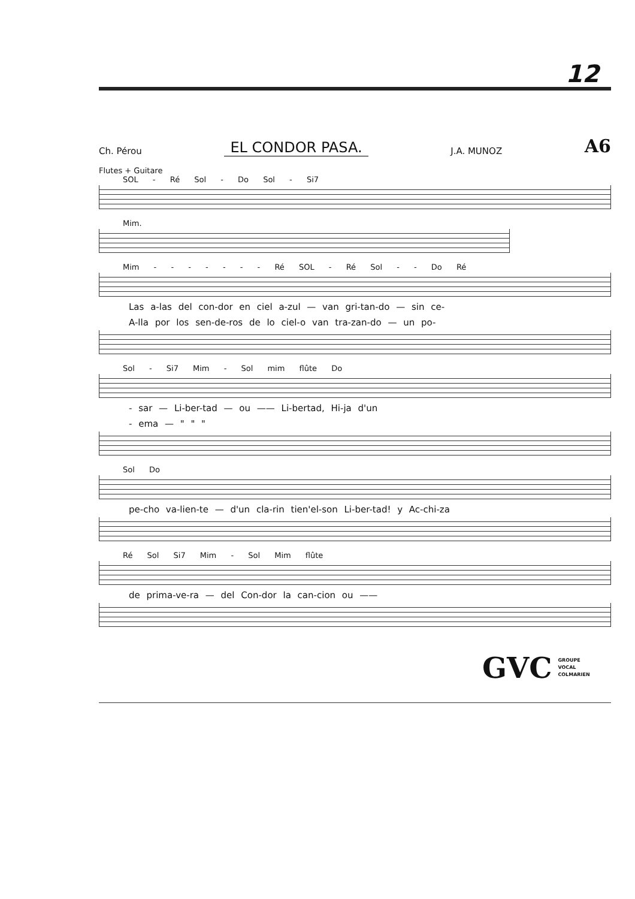12
Ch. Pérou EL CONDOR PASA. J.A. MUNOZ A6
Flutes + Guitare
SOL - Ré Sol - Do Sol - Si7
Mim.
Mim - - - - - - - Ré SOL - Ré Sol - - Do Ré
Las a-las del con-dor en ciel a-zul — van gri-tan-do — sin ce-
A-lla por los sen-de-ros de lo ciel-o van tra-zan-do — un po-
Sol - Si7 Mim - Sol mim flûte Do
- sar — Li-ber-tad — ou —— Li-bertad, Hi-ja d'un
- ema — " " "
Sol Do
pe-cho va-lien-te — d'un cla-rin tien'el-son Li-ber-tad! y Ac-chi-za
Ré Sol Si7 Mim - Sol Mim flûte
de prima-ve-ra — del Con-dor la can-cion ou ——
GVC GROUPE
VOCAL
COLMARIEN